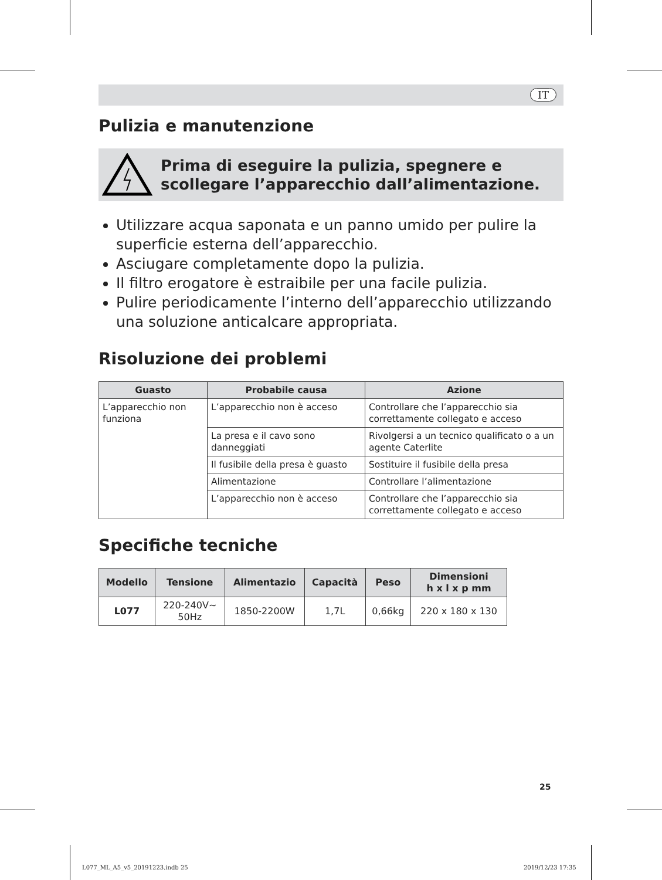IT
Pulizia e manutenzione
Prima di eseguire la pulizia, spegnere e scollegare l’apparecchio dall’alimentazione.
Utilizzare acqua saponata e un panno umido per pulire la superficie esterna dell’apparecchio.
Asciugare completamente dopo la pulizia.
Il filtro erogatore è estraibile per una facile pulizia.
Pulire periodicamente l’interno dell’apparecchio utilizzando una soluzione anticalcare appropriata.
Risoluzione dei problemi
| Guasto | Probabile causa | Azione |
| --- | --- | --- |
| L’apparecchio non funziona | L’apparecchio non è acceso | Controllare che l’apparecchio sia correttamente collegato e acceso |
| | La presa e il cavo sono danneggiati | Rivolgersi a un tecnico qualificato o a un agente Caterlite |
| | Il fusibile della presa è guasto | Sostituire il fusibile della presa |
| | Alimentazione | Controllare l’alimentazione |
| | L’apparecchio non è acceso | Controllare che l’apparecchio sia correttamente collegato e acceso |
Specifiche tecniche
| Modello | Tensione | Alimentazio | Capacità | Peso | Dimensioni h x l x p mm |
| --- | --- | --- | --- | --- | --- |
| L077 | 220-240V~ 50Hz | 1850-2200W | 1,7L | 0,66kg | 220 x 180 x 130 |
25
L077_ML_A5_v5_20191223.indb 25 2019/12/23 17:35